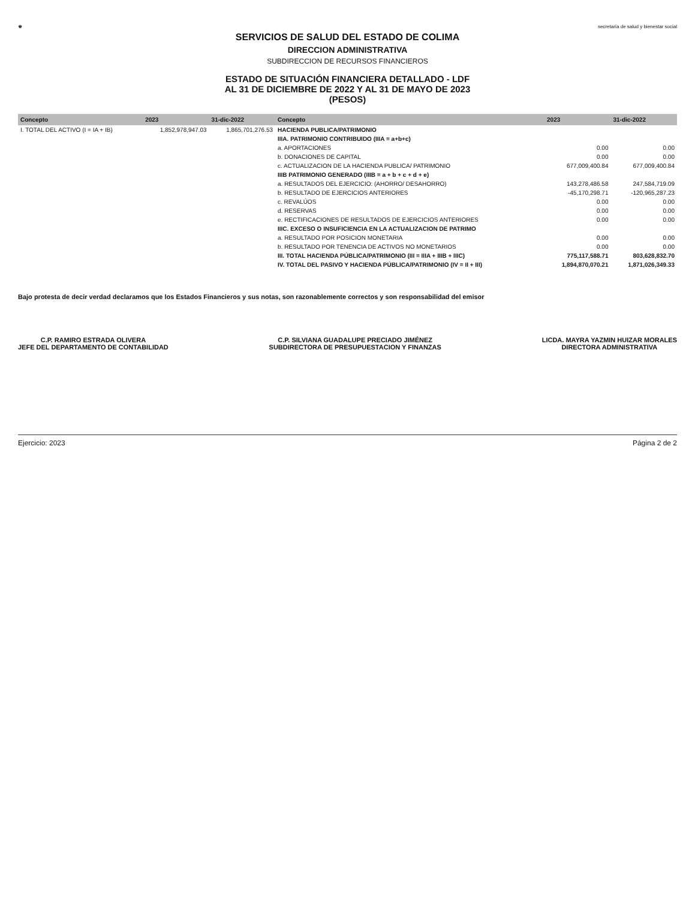♚ secretaría de salud y bienestar social
SERVICIOS DE SALUD DEL ESTADO DE COLIMA
DIRECCION ADMINISTRATIVA
SUBDIRECCION DE RECURSOS FINANCIEROS
ESTADO DE SITUACIÓN FINANCIERA DETALLADO - LDF
AL 31 DE DICIEMBRE DE 2022 Y AL 31 DE MAYO DE 2023
(PESOS)
| Concepto | 2023 | 31-dic-2022 | Concepto | 2023 | 31-dic-2022 |
| --- | --- | --- | --- | --- | --- |
| I. TOTAL DEL ACTIVO (I = IA + IB) | 1,852,978,947.03 | 1,865,701,276.53 | HACIENDA PUBLICA/PATRIMONIO | | |
| | | | IIIA. PATRIMONIO CONTRIBUIDO (IIIA = a+b+c) | | |
| | | | a. APORTACIONES | 0.00 | 0.00 |
| | | | b. DONACIONES DE CAPITAL | 0.00 | 0.00 |
| | | | c. ACTUALIZACION DE LA HACIENDA PUBLICA/ PATRIMONIO | 677,009,400.84 | 677,009,400.84 |
| | | | IIIB PATRIMONIO GENERADO (IIIB = a + b + c + d + e) | | |
| | | | a. RESULTADOS DEL EJERCICIO: (AHORRO/ DESAHORRO) | 143,278,486.58 | 247,584,719.09 |
| | | | b. RESULTADO DE EJERCICIOS ANTERIORES | -45,170,298.71 | -120,965,287.23 |
| | | | c. REVALÚOS | 0.00 | 0.00 |
| | | | d. RESERVAS | 0.00 | 0.00 |
| | | | e. RECTIFICACIONES DE RESULTADOS DE EJERCICIOS ANTERIORES | 0.00 | 0.00 |
| | | | IIIC. EXCESO O INSUFICIENCIA EN LA ACTUALIZACION DE PATRIMO | | |
| | | | a. RESULTADO POR POSICION MONETARIA | 0.00 | 0.00 |
| | | | b. RESULTADO POR TENENCIA DE ACTIVOS NO MONETARIOS | 0.00 | 0.00 |
| | | | III. TOTAL HACIENDA PÚBLICA/PATRIMONIO (III = IIIA + IIIB + IIIC) | 775,117,588.71 | 803,628,832.70 |
| | | | IV. TOTAL DEL PASIVO Y HACIENDA PÚBLICA/PATRIMONIO (IV = II + III) | 1,894,870,070.21 | 1,871,026,349.33 |
Bajo protesta de decir verdad declaramos que los Estados Financieros y sus notas, son razonablemente correctos y son responsabilidad del emisor
C.P. RAMIRO ESTRADA OLIVERA
JEFE DEL DEPARTAMENTO DE CONTABILIDAD
C.P. SILVIANA GUADALUPE PRECIADO JIMÉNEZ
SUBDIRECTORA DE PRESUPUESTACION Y FINANZAS
LICDA. MAYRA YAZMIN HUIZAR MORALES
DIRECTORA ADMINISTRATIVA
Ejercicio: 2023 Página 2 de 2